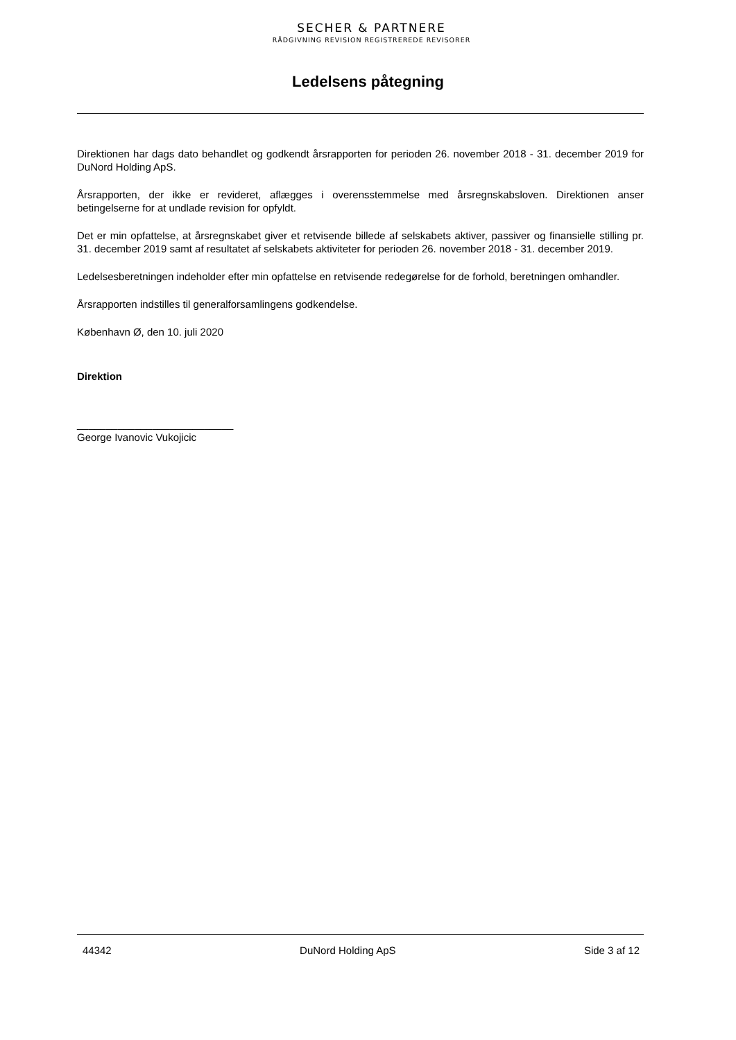SECHER & PARTNERE
RÅDGIVNING REVISION REGISTREREDE REVISORER
Ledelsens påtegning
Direktionen har dags dato behandlet og godkendt årsrapporten for perioden 26. november 2018 - 31. december 2019 for DuNord Holding ApS.
Årsrapporten, der ikke er revideret, aflægges i overensstemmelse med årsregnskabsloven. Direktionen anser betingelserne for at undlade revision for opfyldt.
Det er min opfattelse, at årsregnskabet giver et retvisende billede af selskabets aktiver, passiver og finansielle stilling pr. 31. december 2019 samt af resultatet af selskabets aktiviteter for perioden 26. november 2018 - 31. december 2019.
Ledelsesberetningen indeholder efter min opfattelse en retvisende redegørelse for de forhold, beretningen omhandler.
Årsrapporten indstilles til generalforsamlingens godkendelse.
København Ø, den 10. juli 2020
Direktion
___________________________
George Ivanovic Vukojicic
44342 DuNord Holding ApS Side 3 af 12